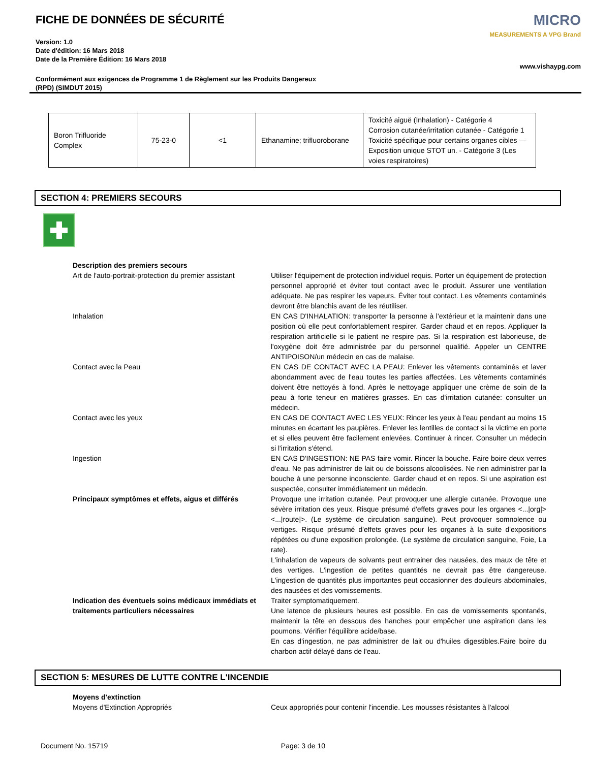FICHE DE DONNÉES DE SÉCURITÉ
Version: 1.0
Date d'édition: 16 Mars 2018
Date de la Première Édition: 16 Mars 2018
Conformément aux exigences de Programme 1 de Règlement sur les Produits Dangereux
(RPD) (SIMDUT 2015)
MICRO
MEASUREMENTS A VPG Brand
www.vishaypg.com
| Boron Trifluoride Complex | 75-23-0 | <1 | Ethanamine; trifluoroborane | Toxicité aiguë (Inhalation) - Catégorie 4 Corrosion cutanée/irritation cutanée - Catégorie 1 Toxicité spécifique pour certains organes cibles — Exposition unique STOT un. - Catégorie 3 (Les voies respiratoires) |
SECTION 4: PREMIERS SECOURS
Description des premiers secours
Art de l'auto-portrait-protection du premier assistant
Utiliser l'équipement de protection individuel requis. Porter un équipement de protection personnel approprié et éviter tout contact avec le produit. Assurer une ventilation adéquate. Ne pas respirer les vapeurs. Éviter tout contact. Les vêtements contaminés devront être blanchis avant de les réutiliser.
Inhalation EN CAS D'INHALATION: transporter la personne à l'extérieur et la maintenir dans une position où elle peut confortablement respirer. Garder chaud et en repos. Appliquer la respiration artificielle si le patient ne respire pas. Si la respiration est laborieuse, de l'oxygène doit être administrée par du personnel qualifié. Appeler un CENTRE ANTIPOISON/un médecin en cas de malaise.
Contact avec la Peau EN CAS DE CONTACT AVEC LA PEAU: Enlever les vêtements contaminés et laver abondamment avec de l'eau toutes les parties affectées. Les vêtements contaminés doivent être nettoyés à fond. Après le nettoyage appliquer une crème de soin de la peau à forte teneur en matières grasses. En cas d'irritation cutanée: consulter un médecin.
Contact avec les yeux EN CAS DE CONTACT AVEC LES YEUX: Rincer les yeux à l'eau pendant au moins 15 minutes en écartant les paupières. Enlever les lentilles de contact si la victime en porte et si elles peuvent être facilement enlevées. Continuer à rincer. Consulter un médecin si l'irritation s'étend.
Ingestion EN CAS D'INGESTION: NE PAS faire vomir. Rincer la bouche. Faire boire deux verres d'eau. Ne pas administrer de lait ou de boissons alcoolisées. Ne rien administrer par la bouche à une personne inconsciente. Garder chaud et en repos. Si une aspiration est suspectée, consulter immédiatement un médecin.
Principaux symptômes et effets, aigus et différés
Provoque une irritation cutanée. Peut provoquer une allergie cutanée. Provoque une sévère irritation des yeux. Risque présumé d'effets graves pour les organes <...|org|> <...|route|>. (Le système de circulation sanguine). Peut provoquer somnolence ou vertiges. Risque présumé d'effets graves pour les organes à la suite d'expositions répétées ou d'une exposition prolongée. (Le système de circulation sanguine, Foie, La rate).
L'inhalation de vapeurs de solvants peut entrainer des nausées, des maux de tête et des vertiges. L'ingestion de petites quantités ne devrait pas être dangereuse. L'ingestion de quantités plus importantes peut occasionner des douleurs abdominales, des nausées et des vomissements.
Indication des éventuels soins médicaux immédiats et traitements particuliers nécessaires
Traiter symptomatiquement.
Une latence de plusieurs heures est possible. En cas de vomissements spontanés, maintenir la tête en dessous des hanches pour empêcher une aspiration dans les poumons. Vérifier l'équilibre acide/base.
En cas d'ingestion, ne pas administrer de lait ou d'huiles digestibles.Faire boire du charbon actif délayé dans de l'eau.
SECTION 5: MESURES DE LUTTE CONTRE L'INCENDIE
Moyens d'extinction
Moyens d'Extinction Appropriés Ceux appropriés pour contenir l'incendie. Les mousses résistantes à l'alcool
Document No. 15719 Page: 3 de 10